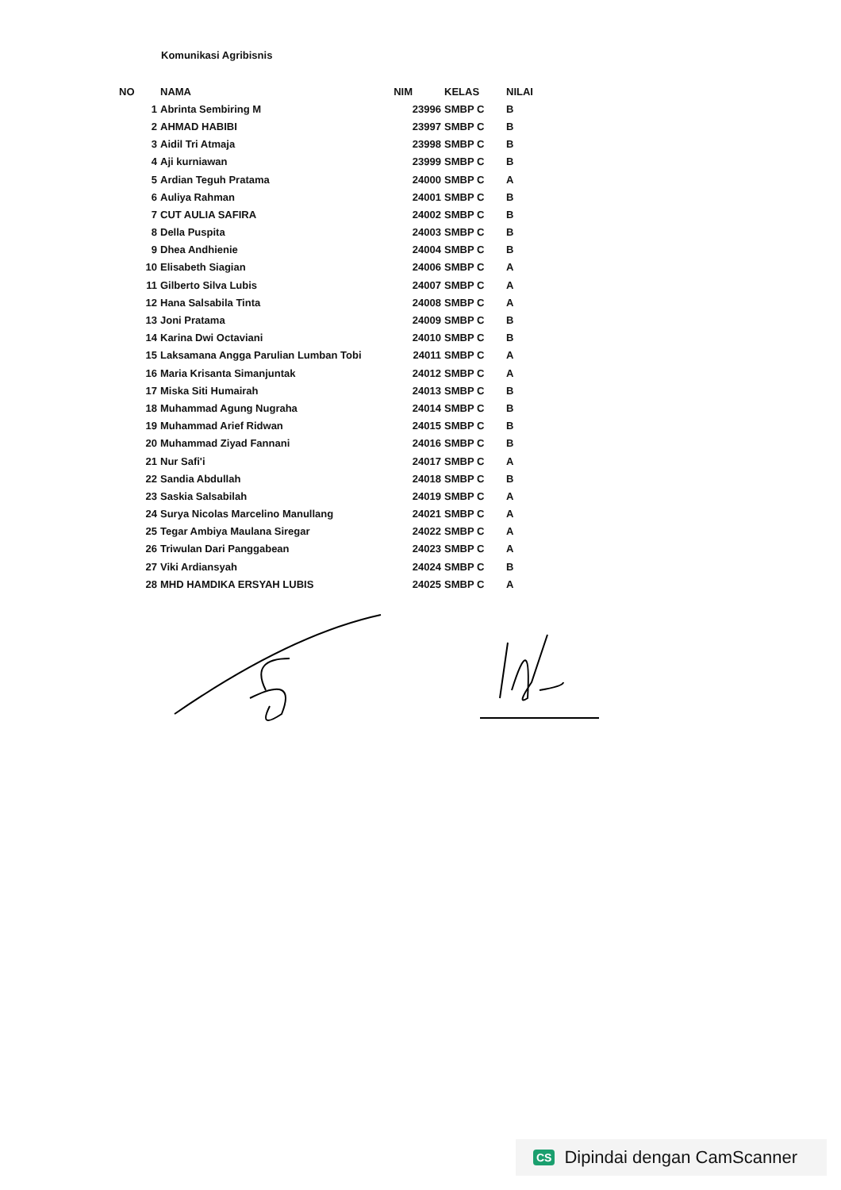Komunikasi Agribisnis
| NO | NAMA | NIM | KELAS | NILAI |
| --- | --- | --- | --- | --- |
| 1 | Abrinta Sembiring M | 23996 | SMBP C | B |
| 2 | AHMAD HABIBI | 23997 | SMBP C | B |
| 3 | Aidil Tri Atmaja | 23998 | SMBP C | B |
| 4 | Aji kurniawan | 23999 | SMBP C | B |
| 5 | Ardian Teguh Pratama | 24000 | SMBP C | A |
| 6 | Auliya Rahman | 24001 | SMBP C | B |
| 7 | CUT AULIA SAFIRA | 24002 | SMBP C | B |
| 8 | Della Puspita | 24003 | SMBP C | B |
| 9 | Dhea Andhienie | 24004 | SMBP C | B |
| 10 | Elisabeth Siagian | 24006 | SMBP C | A |
| 11 | Gilberto Silva Lubis | 24007 | SMBP C | A |
| 12 | Hana Salsabila Tinta | 24008 | SMBP C | A |
| 13 | Joni Pratama | 24009 | SMBP C | B |
| 14 | Karina Dwi Octaviani | 24010 | SMBP C | B |
| 15 | Laksamana Angga Parulian Lumban Tobi | 24011 | SMBP C | A |
| 16 | Maria Krisanta Simanjuntak | 24012 | SMBP C | A |
| 17 | Miska Siti Humairah | 24013 | SMBP C | B |
| 18 | Muhammad Agung Nugraha | 24014 | SMBP C | B |
| 19 | Muhammad Arief Ridwan | 24015 | SMBP C | B |
| 20 | Muhammad Ziyad Fannani | 24016 | SMBP C | B |
| 21 | Nur Safi'i | 24017 | SMBP C | A |
| 22 | Sandia Abdullah | 24018 | SMBP C | B |
| 23 | Saskia Salsabilah | 24019 | SMBP C | A |
| 24 | Surya Nicolas Marcelino Manullang | 24021 | SMBP C | A |
| 25 | Tegar Ambiya Maulana Siregar | 24022 | SMBP C | A |
| 26 | Triwulan Dari Panggabean | 24023 | SMBP C | A |
| 27 | Viki Ardiansyah | 24024 | SMBP C | B |
| 28 | MHD HAMDIKA ERSYAH LUBIS | 24025 | SMBP C | A |
CS Dipindai dengan CamScanner